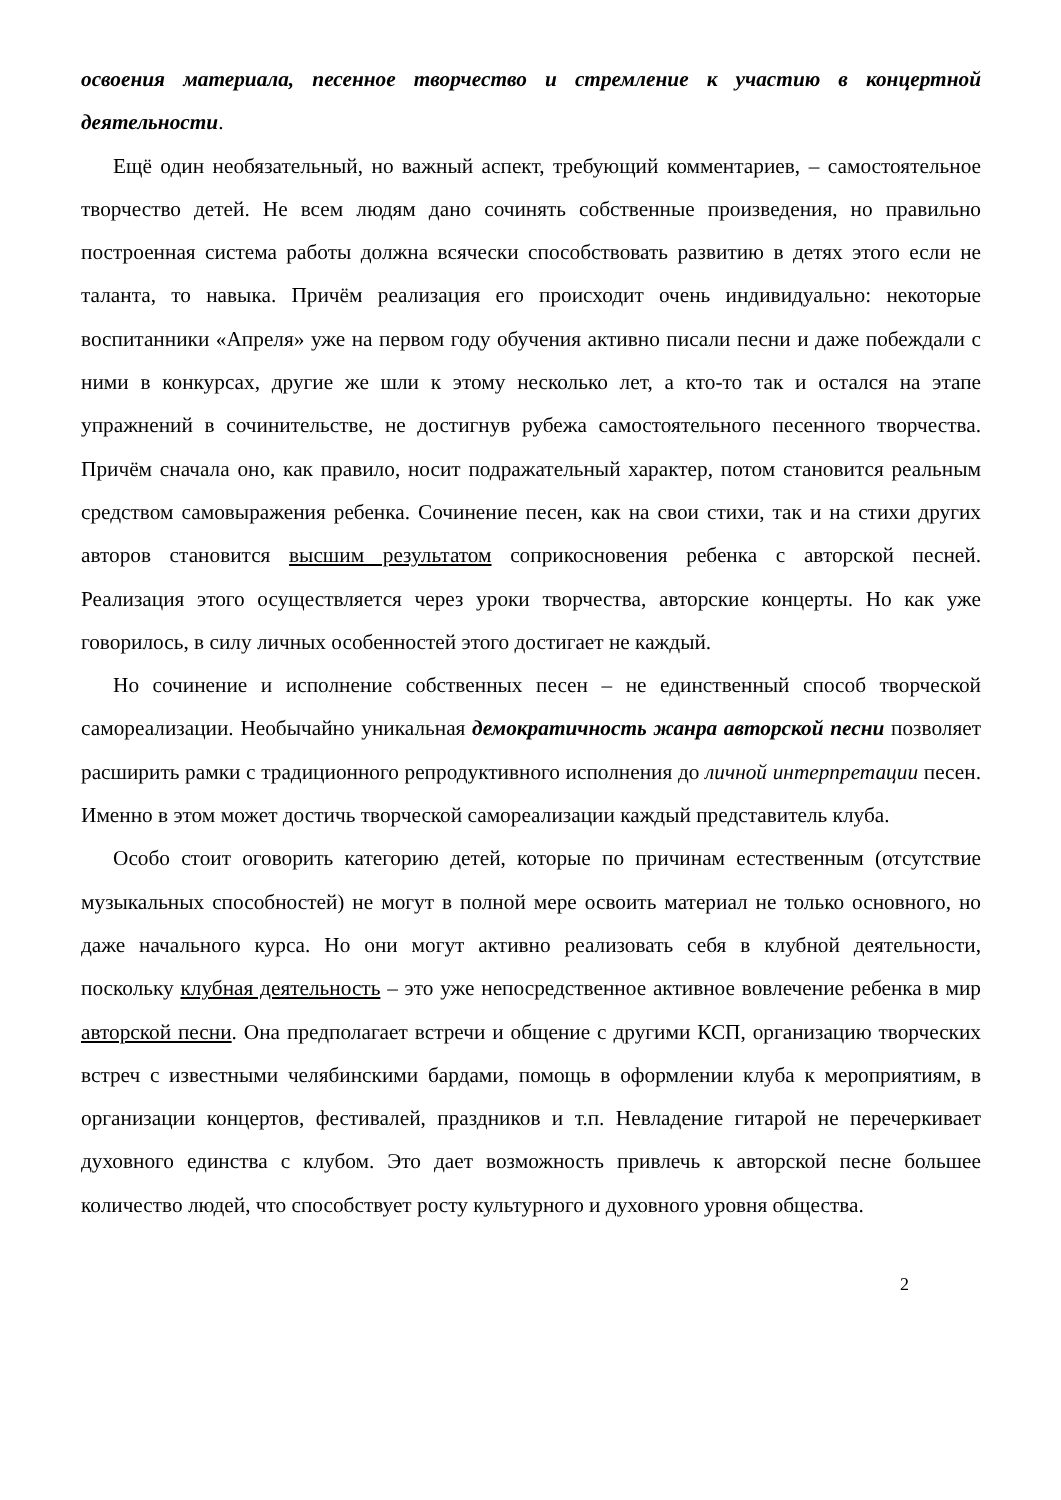освоения материала, песенное творчество и стремление к участию в концертной деятельности.
Ещё один необязательный, но важный аспект, требующий комментариев, – самостоятельное творчество детей. Не всем людям дано сочинять собственные произведения, но правильно построенная система работы должна всячески способствовать развитию в детях этого если не таланта, то навыка. Причём реализация его происходит очень индивидуально: некоторые воспитанники «Апреля» уже на первом году обучения активно писали песни и даже побеждали с ними в конкурсах, другие же шли к этому несколько лет, а кто-то так и остался на этапе упражнений в сочинительстве, не достигнув рубежа самостоятельного песенного творчества. Причём сначала оно, как правило, носит подражательный характер, потом становится реальным средством самовыражения ребенка. Сочинение песен, как на свои стихи, так и на стихи других авторов становится высшим результатом соприкосновения ребенка с авторской песней. Реализация этого осуществляется через уроки творчества, авторские концерты. Но как уже говорилось, в силу личных особенностей этого достигает не каждый.
Но сочинение и исполнение собственных песен – не единственный способ творческой самореализации. Необычайно уникальная демократичность жанра авторской песни позволяет расширить рамки с традиционного репродуктивного исполнения до личной интерпретации песен. Именно в этом может достичь творческой самореализации каждый представитель клуба.
Особо стоит оговорить категорию детей, которые по причинам естественным (отсутствие музыкальных способностей) не могут в полной мере освоить материал не только основного, но даже начального курса. Но они могут активно реализовать себя в клубной деятельности, поскольку клубная деятельность – это уже непосредственное активное вовлечение ребенка в мир авторской песни. Она предполагает встречи и общение с другими КСП, организацию творческих встреч с известными челябинскими бардами, помощь в оформлении клуба к мероприятиям, в организации концертов, фестивалей, праздников и т.п. Невладение гитарой не перечеркивает духовного единства с клубом. Это дает возможность привлечь к авторской песне большее количество людей, что способствует росту культурного и духовного уровня общества.
2